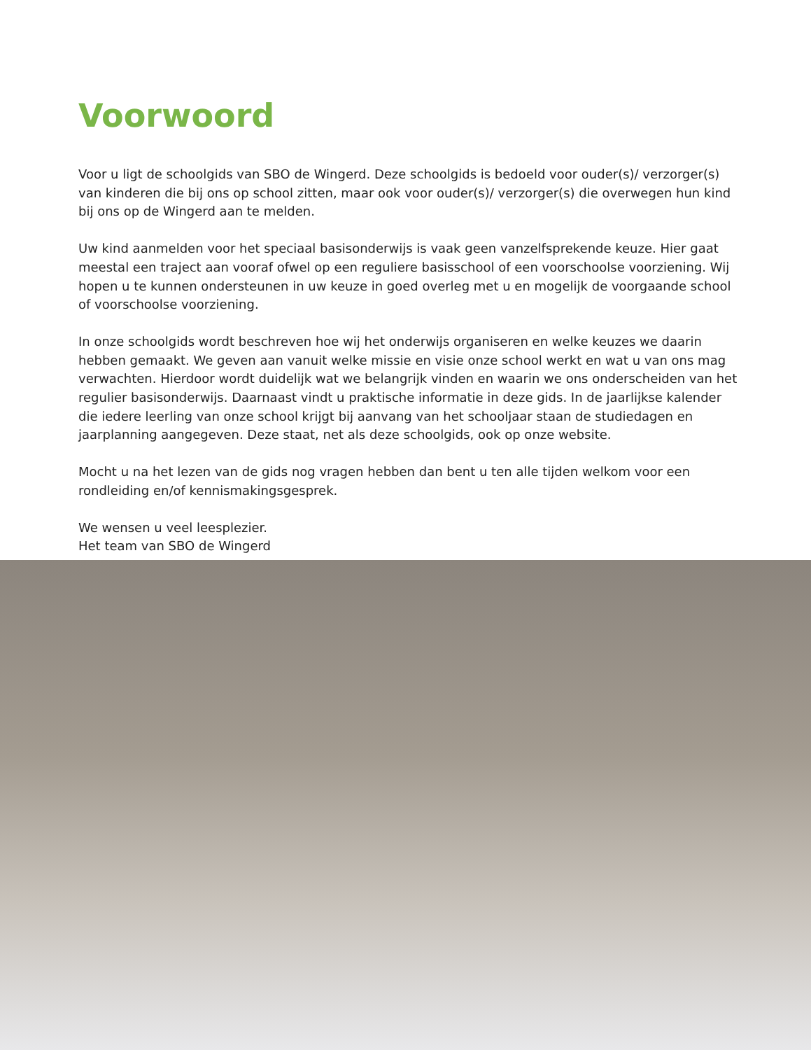Voorwoord
Voor u ligt de schoolgids van SBO de Wingerd. Deze schoolgids is bedoeld voor ouder(s)/ verzorger(s) van kinderen die bij ons op school zitten, maar ook voor ouder(s)/ verzorger(s) die overwegen hun kind bij ons op de Wingerd aan te melden.
Uw kind aanmelden voor het speciaal basisonderwijs is vaak geen vanzelfsprekende keuze. Hier gaat meestal een traject aan vooraf ofwel op een reguliere basisschool of een voorschoolse voorziening. Wij hopen u te kunnen ondersteunen in uw keuze in goed overleg met u en mogelijk de voorgaande school of voorschoolse voorziening.
In onze schoolgids wordt beschreven hoe wij het onderwijs organiseren en welke keuzes we daarin hebben gemaakt. We geven aan vanuit welke missie en visie onze school werkt en wat u van ons mag verwachten. Hierdoor wordt duidelijk wat we belangrijk vinden en waarin we ons onderscheiden van het regulier basisonderwijs. Daarnaast vindt u praktische informatie in deze gids. In de jaarlijkse kalender die iedere leerling van onze school krijgt bij aanvang van het schooljaar staan de studiedagen en jaarplanning aangegeven. Deze staat, net als deze schoolgids, ook op onze website.
Mocht u na het lezen van de gids nog vragen hebben dan bent u ten alle tijden welkom voor een rondleiding en/of kennismakingsgesprek.
We wensen u veel leesplezier.
Het team van SBO de Wingerd